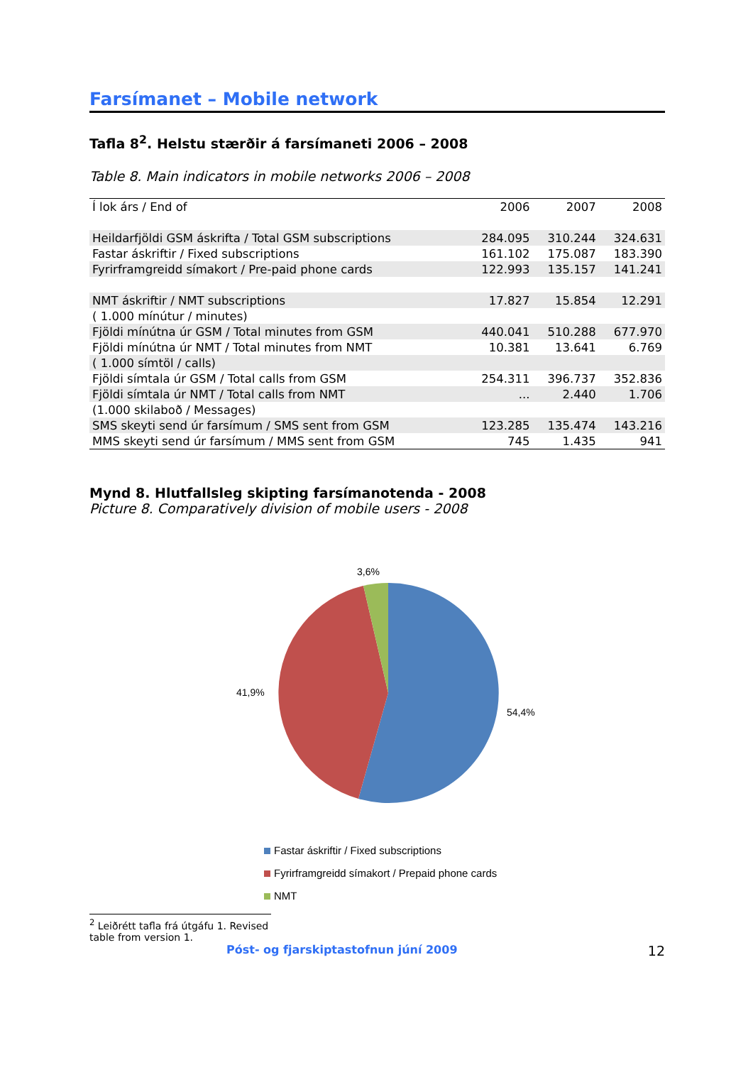Farsímanet – Mobile network
Tafla 8<sup>2</sup>. Helstu stærðir á farsímaneti 2006 – 2008
Table 8. Main indicators in mobile networks 2006 – 2008
| Í lok árs / End of | 2006 | 2007 | 2008 |
| --- | --- | --- | --- |
| Heildarfjöldi GSM áskrifta / Total GSM subscriptions | 284.095 | 310.244 | 324.631 |
| Fastar áskriftir / Fixed subscriptions | 161.102 | 175.087 | 183.390 |
| Fyrirframgreidd símakort / Pre-paid phone cards | 122.993 | 135.157 | 141.241 |
| NMT áskriftir / NMT subscriptions | 17.827 | 15.854 | 12.291 |
| ( 1.000 mínútur / minutes) | | | |
| Fjöldi mínútna úr GSM / Total minutes from GSM | 440.041 | 510.288 | 677.970 |
| Fjöldi mínútna úr NMT / Total minutes from NMT | 10.381 | 13.641 | 6.769 |
| ( 1.000 símtöl / calls) | | | |
| Fjöldi símtala úr GSM / Total calls from GSM | 254.311 | 396.737 | 352.836 |
| Fjöldi símtala úr NMT / Total calls from NMT | ... | 2.440 | 1.706 |
| (1.000 skilaboð / Messages) | | | |
| SMS skeyti send úr farsímum / SMS sent from GSM | 123.285 | 135.474 | 143.216 |
| MMS skeyti send úr farsímum / MMS sent from GSM | 745 | 1.435 | 941 |
Mynd 8. Hlutfallsleg skipting farsímanotenda - 2008
Picture 8. Comparatively division of mobile users - 2008
3,6%
41,9%
54,4%
Fastar áskriftir / Fixed subscriptions
Fyrirframgreidd símakort / Prepaid phone cards
NMT
<sup>2</sup> Leiðrétt tafla frá útgáfu 1. Revised table from version 1.
Póst- og fjarskiptastofnun júní 2009 12